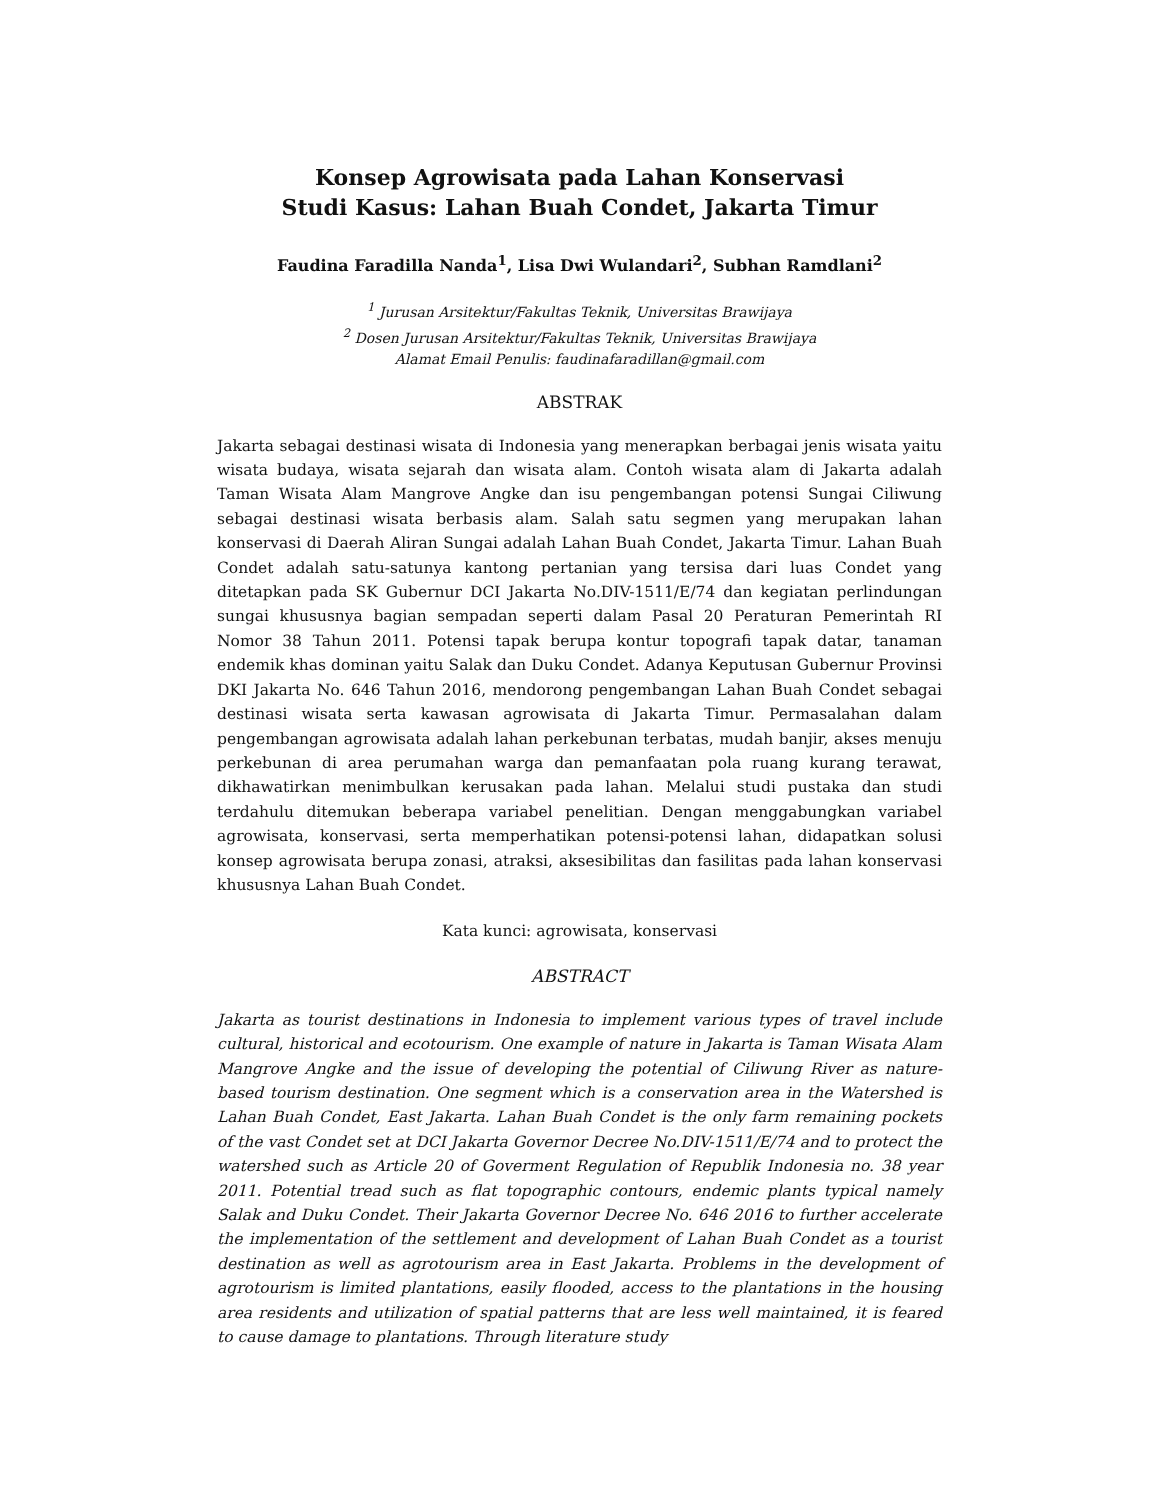Konsep Agrowisata pada Lahan Konservasi
Studi Kasus: Lahan Buah Condet, Jakarta Timur
Faudina Faradilla Nanda<sup>1</sup>, Lisa Dwi Wulandari<sup>2</sup>, Subhan Ramdlani<sup>2</sup>
<sup>1</sup> Jurusan Arsitektur/Fakultas Teknik, Universitas Brawijaya
<sup>2</sup> Dosen Jurusan Arsitektur/Fakultas Teknik, Universitas Brawijaya
Alamat Email Penulis: faudinafaradillan@gmail.com
ABSTRAK
Jakarta sebagai destinasi wisata di Indonesia yang menerapkan berbagai jenis wisata yaitu wisata budaya, wisata sejarah dan wisata alam. Contoh wisata alam di Jakarta adalah Taman Wisata Alam Mangrove Angke dan isu pengembangan potensi Sungai Ciliwung sebagai destinasi wisata berbasis alam. Salah satu segmen yang merupakan lahan konservasi di Daerah Aliran Sungai adalah Lahan Buah Condet, Jakarta Timur. Lahan Buah Condet adalah satu-satunya kantong pertanian yang tersisa dari luas Condet yang ditetapkan pada SK Gubernur DCI Jakarta No.DIV-1511/E/74 dan kegiatan perlindungan sungai khususnya bagian sempadan seperti dalam Pasal 20 Peraturan Pemerintah RI Nomor 38 Tahun 2011. Potensi tapak berupa kontur topografi tapak datar, tanaman endemik khas dominan yaitu Salak dan Duku Condet. Adanya Keputusan Gubernur Provinsi DKI Jakarta No. 646 Tahun 2016, mendorong pengembangan Lahan Buah Condet sebagai destinasi wisata serta kawasan agrowisata di Jakarta Timur. Permasalahan dalam pengembangan agrowisata adalah lahan perkebunan terbatas, mudah banjir, akses menuju perkebunan di area perumahan warga dan pemanfaatan pola ruang kurang terawat, dikhawatirkan menimbulkan kerusakan pada lahan. Melalui studi pustaka dan studi terdahulu ditemukan beberapa variabel penelitian. Dengan menggabungkan variabel agrowisata, konservasi, serta memperhatikan potensi-potensi lahan, didapatkan solusi konsep agrowisata berupa zonasi, atraksi, aksesibilitas dan fasilitas pada lahan konservasi khususnya Lahan Buah Condet.
Kata kunci: agrowisata, konservasi
ABSTRACT
Jakarta as tourist destinations in Indonesia to implement various types of travel include cultural, historical and ecotourism. One example of nature in Jakarta is Taman Wisata Alam Mangrove Angke and the issue of developing the potential of Ciliwung River as nature-based tourism destination. One segment which is a conservation area in the Watershed is Lahan Buah Condet, East Jakarta. Lahan Buah Condet is the only farm remaining pockets of the vast Condet set at DCI Jakarta Governor Decree No.DIV-1511/E/74 and to protect the watershed such as Article 20 of Goverment Regulation of Republik Indonesia no. 38 year 2011. Potential tread such as flat topographic contours, endemic plants typical namely Salak and Duku Condet. Their Jakarta Governor Decree No. 646 2016 to further accelerate the implementation of the settlement and development of Lahan Buah Condet as a tourist destination as well as agrotourism area in East Jakarta. Problems in the development of agrotourism is limited plantations, easily flooded, access to the plantations in the housing area residents and utilization of spatial patterns that are less well maintained, it is feared to cause damage to plantations. Through literature study